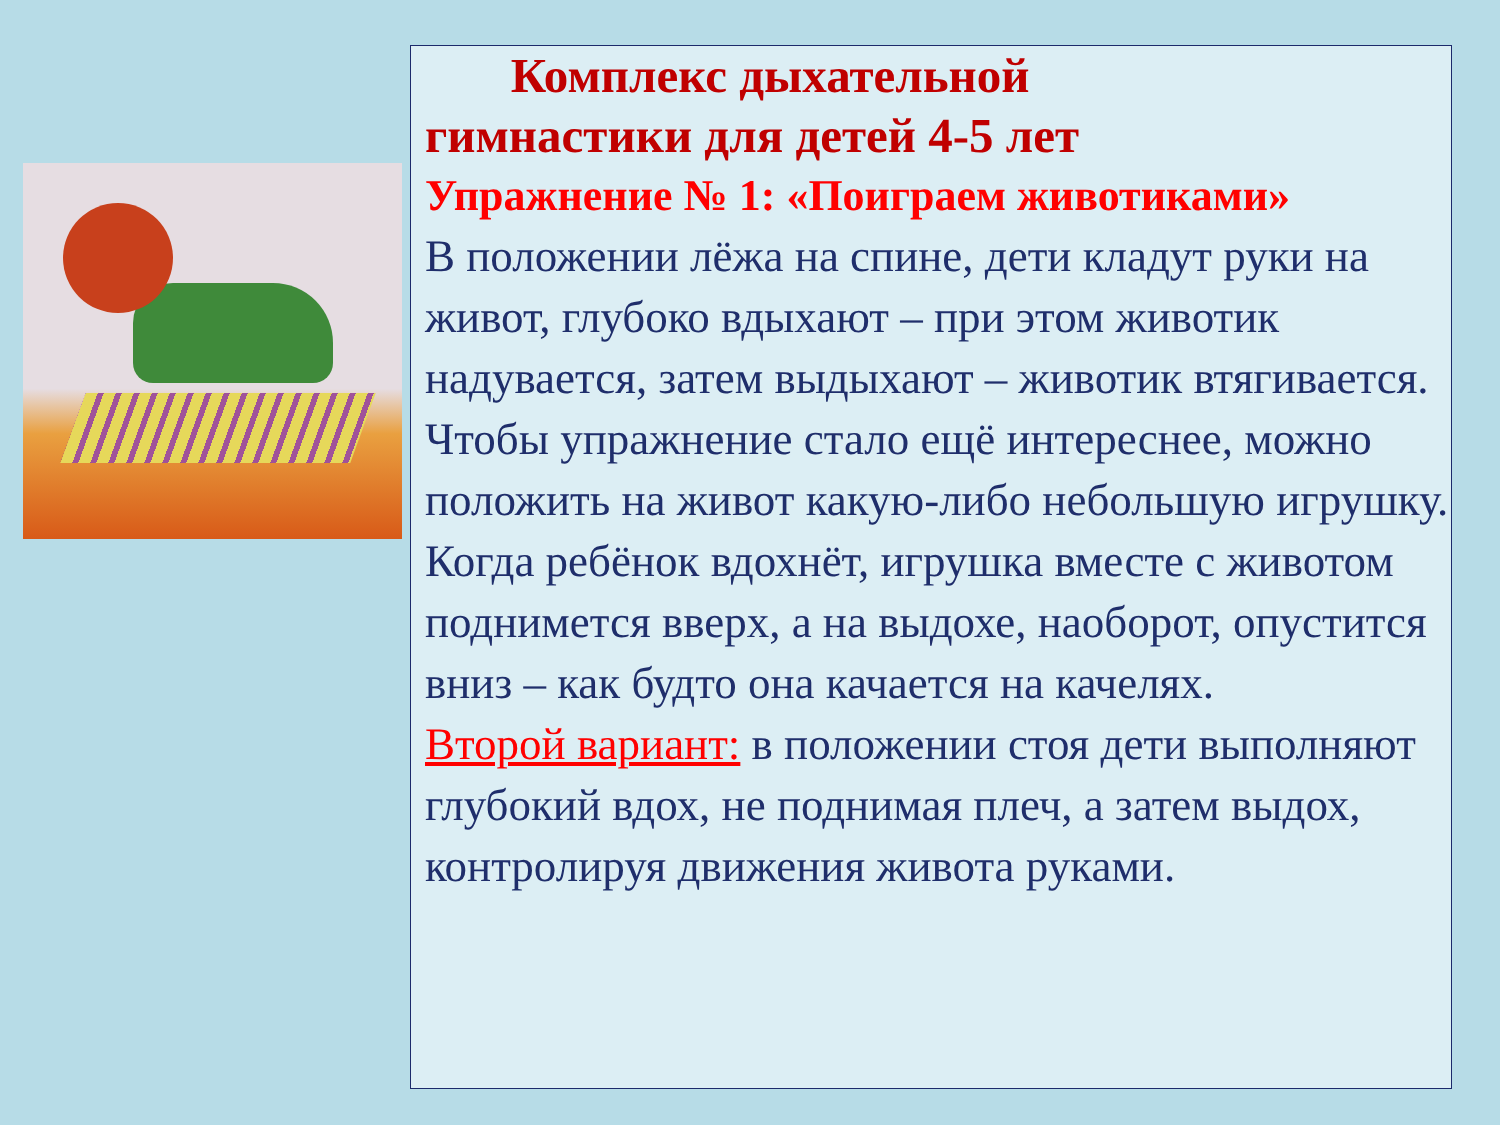Комплекс дыхательной
гимнастики для детей 4-5 лет
Упражнение № 1: «Поиграем животиками»
В положении лёжа на спине, дети кладут руки на живот, глубоко вдыхают – при этом животик надувается, затем выдыхают – животик втягивается. Чтобы упражнение стало ещё интереснее, можно положить на живот какую-либо небольшую игрушку. Когда ребёнок вдохнёт, игрушка вместе с животом поднимется вверх, а на выдохе, наоборот, опустится вниз – как будто она качается на качелях.
Второй вариант: в положении стоя дети выполняют глубокий вдох, не поднимая плеч, а затем выдох, контролируя движения живота руками.